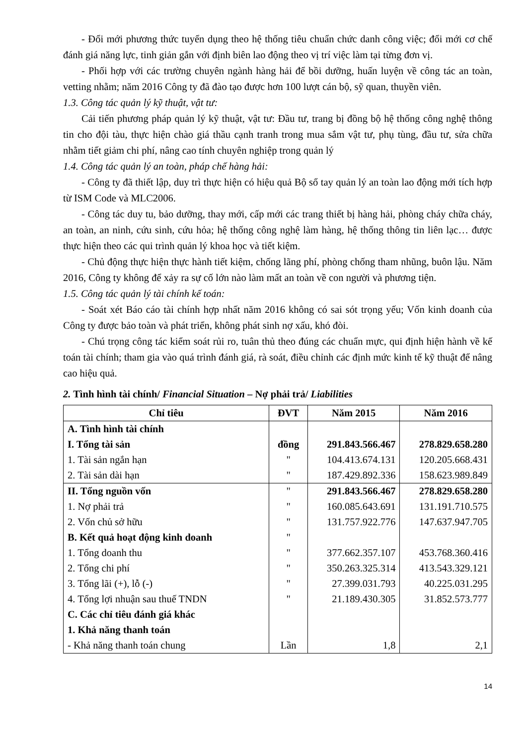- Đổi mới phương thức tuyển dụng theo hệ thống tiêu chuẩn chức danh công việc; đổi mới cơ chế đánh giá năng lực, tinh giản gắn với định biên lao động theo vị trí việc làm tại từng đơn vị.
- Phối hợp với các trường chuyên ngành hàng hải để bồi dưỡng, huấn luyện về công tác an toàn, vetting nhằm; năm 2016 Công ty đã đào tạo được hơn 100 lượt cán bộ, sỹ quan, thuyền viên.
1.3. Công tác quản lý kỹ thuật, vật tư:
Cải tiến phương pháp quản lý kỹ thuật, vật tư: Đầu tư, trang bị đồng bộ hệ thống công nghệ thông tin cho đội tàu, thực hiện chào giá thầu cạnh tranh trong mua sắm vật tư, phụ tùng, đầu tư, sửa chữa nhằm tiết giảm chi phí, nâng cao tính chuyên nghiệp trong quản lý
1.4. Công tác quản lý an toàn, pháp chế hàng hải:
- Công ty đã thiết lập, duy trì thực hiện có hiệu quả Bộ sổ tay quản lý an toàn lao động mới tích hợp từ ISM Code và MLC2006.
- Công tác duy tu, bảo dưỡng, thay mới, cấp mới các trang thiết bị hàng hải, phòng cháy chữa cháy, an toàn, an ninh, cứu sinh, cứu hỏa; hệ thống công nghệ làm hàng, hệ thống thông tin liên lạc… được thực hiện theo các qui trình quản lý khoa học và tiết kiệm.
- Chủ động thực hiện thực hành tiết kiệm, chống lãng phí, phòng chống tham nhũng, buôn lậu. Năm 2016, Công ty không để xảy ra sự cố lớn nào làm mất an toàn về con người và phương tiện.
1.5. Công tác quản lý tài chính kế toán:
- Soát xét Báo cáo tài chính hợp nhất năm 2016 không có sai sót trọng yếu; Vốn kinh doanh của Công ty được bảo toàn và phát triển, không phát sinh nợ xấu, khó đòi.
- Chú trọng công tác kiểm soát rủi ro, tuân thủ theo đúng các chuẩn mực, qui định hiện hành về kế toán tài chính; tham gia vào quá trình đánh giá, rà soát, điều chỉnh các định mức kinh tế kỹ thuật để nâng cao hiệu quả.
2. Tình hình tài chính/ Financial Situation – Nợ phải trả/ Liabilities
| Chỉ tiêu | ĐVT | Năm 2015 | Năm 2016 |
| --- | --- | --- | --- |
| A. Tình hình tài chính | | | |
| I. Tổng tài sản | đồng | 291.843.566.467 | 278.829.658.280 |
| 1. Tài sản ngắn hạn | " | 104.413.674.131 | 120.205.668.431 |
| 2. Tài sản dài hạn | " | 187.429.892.336 | 158.623.989.849 |
| II. Tổng nguồn vốn | " | 291.843.566.467 | 278.829.658.280 |
| 1. Nợ phải trả | " | 160.085.643.691 | 131.191.710.575 |
| 2. Vốn chủ sở hữu | " | 131.757.922.776 | 147.637.947.705 |
| B. Kết quả hoạt động kinh doanh | " | | |
| 1. Tổng doanh thu | " | 377.662.357.107 | 453.768.360.416 |
| 2. Tổng chi phí | " | 350.263.325.314 | 413.543.329.121 |
| 3. Tổng lãi (+), lỗ (-) | " | 27.399.031.793 | 40.225.031.295 |
| 4. Tổng lợi nhuận sau thuế TNDN | " | 21.189.430.305 | 31.852.573.777 |
| C. Các chỉ tiêu đánh giá khác | | | |
| 1. Khả năng thanh toán | | | |
| - Khả năng thanh toán chung | Lần | 1,8 | 2,1 |
14